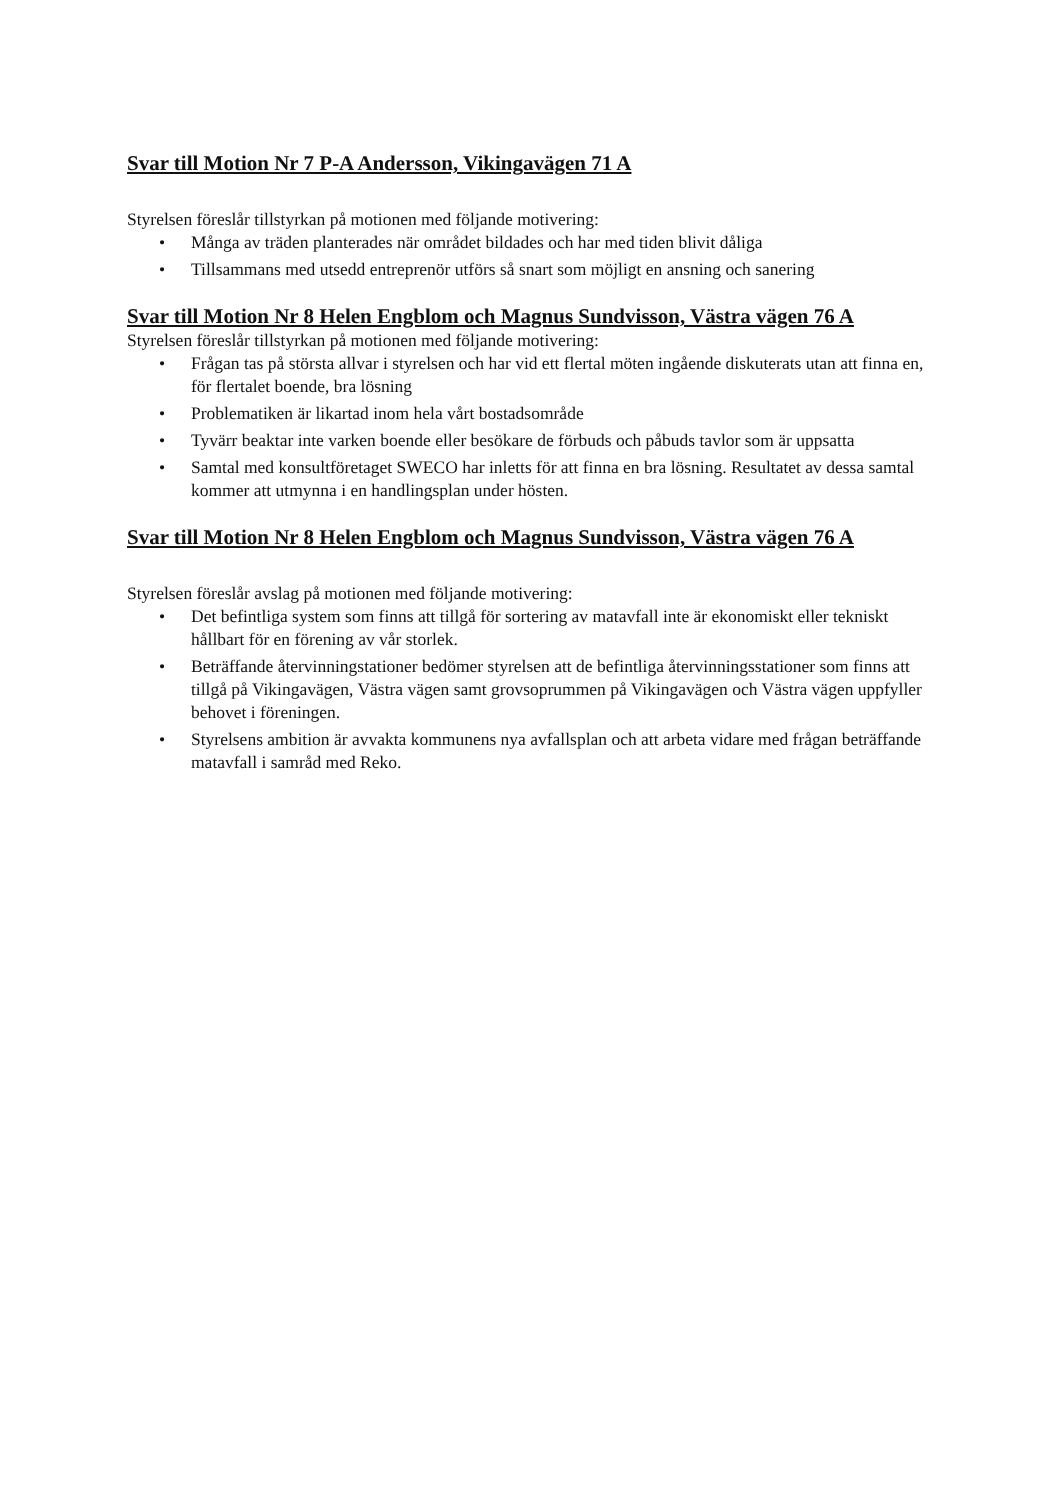Svar till Motion Nr 7 P-A Andersson, Vikingavägen 71 A
Styrelsen föreslår tillstyrkan på motionen med följande motivering:
• Många av träden planterades när området bildades och har med tiden blivit dåliga
• Tillsammans med utsedd entreprenör utförs så snart som möjligt en ansning och sanering
Svar till Motion Nr 8 Helen Engblom och Magnus Sundvisson, Västra vägen 76 A
Styrelsen föreslår tillstyrkan på motionen med följande motivering:
• Frågan tas på största allvar i styrelsen och har vid ett flertal möten ingående diskuterats utan att finna en, för flertalet boende, bra lösning
• Problematiken är likartad inom hela vårt bostadsområde
• Tyvärr beaktar inte varken boende eller besökare de förbuds och påbuds tavlor som är uppsatta
• Samtal med konsultföretaget SWECO har inletts för att finna en bra lösning. Resultatet av dessa samtal kommer att utmynna i en handlingsplan under hösten.
Svar till Motion Nr 8 Helen Engblom och Magnus Sundvisson, Västra vägen 76 A
Styrelsen föreslår avslag på motionen med följande motivering:
• Det befintliga system som finns att tillgå för sortering av matavfall inte är ekonomiskt eller tekniskt hållbart för en förening av vår storlek.
• Beträffande återvinningstationer bedömer styrelsen att de befintliga återvinningsstationer som finns att tillgå på Vikingavägen, Västra vägen samt grovsoprummen på Vikingavägen och Västra vägen uppfyller behovet i föreningen.
• Styrelsens ambition är avvakta kommunens nya avfallsplan och att arbeta vidare med frågan beträffande matavfall i samråd med Reko.